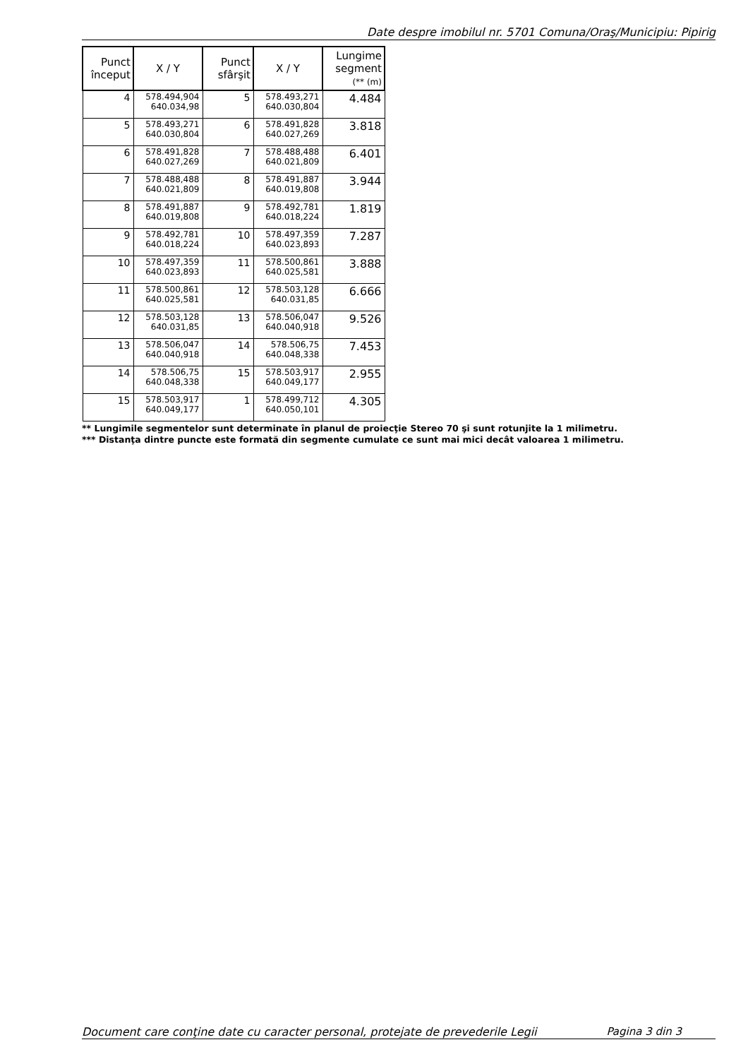Date despre imobilul nr. 5701 Comuna/Oraş/Municipiu: Pipirig
| Punct început | X / Y | Punct sfârşit | X / Y | Lungime segment (** (m) |
| --- | --- | --- | --- | --- |
| 4 | 578.494,904 640.034,98 | 5 | 578.493,271 640.030,804 | 4.484 |
| 5 | 578.493,271 640.030,804 | 6 | 578.491,828 640.027,269 | 3.818 |
| 6 | 578.491,828 640.027,269 | 7 | 578.488,488 640.021,809 | 6.401 |
| 7 | 578.488,488 640.021,809 | 8 | 578.491,887 640.019,808 | 3.944 |
| 8 | 578.491,887 640.019,808 | 9 | 578.492,781 640.018,224 | 1.819 |
| 9 | 578.492,781 640.018,224 | 10 | 578.497,359 640.023,893 | 7.287 |
| 10 | 578.497,359 640.023,893 | 11 | 578.500,861 640.025,581 | 3.888 |
| 11 | 578.500,861 640.025,581 | 12 | 578.503,128 640.031,85 | 6.666 |
| 12 | 578.503,128 640.031,85 | 13 | 578.506,047 640.040,918 | 9.526 |
| 13 | 578.506,047 640.040,918 | 14 | 578.506,75 640.048,338 | 7.453 |
| 14 | 578.506,75 640.048,338 | 15 | 578.503,917 640.049,177 | 2.955 |
| 15 | 578.503,917 640.049,177 | 1 | 578.499,712 640.050,101 | 4.305 |
** Lungimile segmentelor sunt determinate în planul de proiecţie Stereo 70 şi sunt rotunjite la 1 milimetru.
*** Distanţa dintre puncte este formată din segmente cumulate ce sunt mai mici decât valoarea 1 milimetru.
Document care conţine date cu caracter personal, protejate de prevederile Legii Pagina 3 din 3